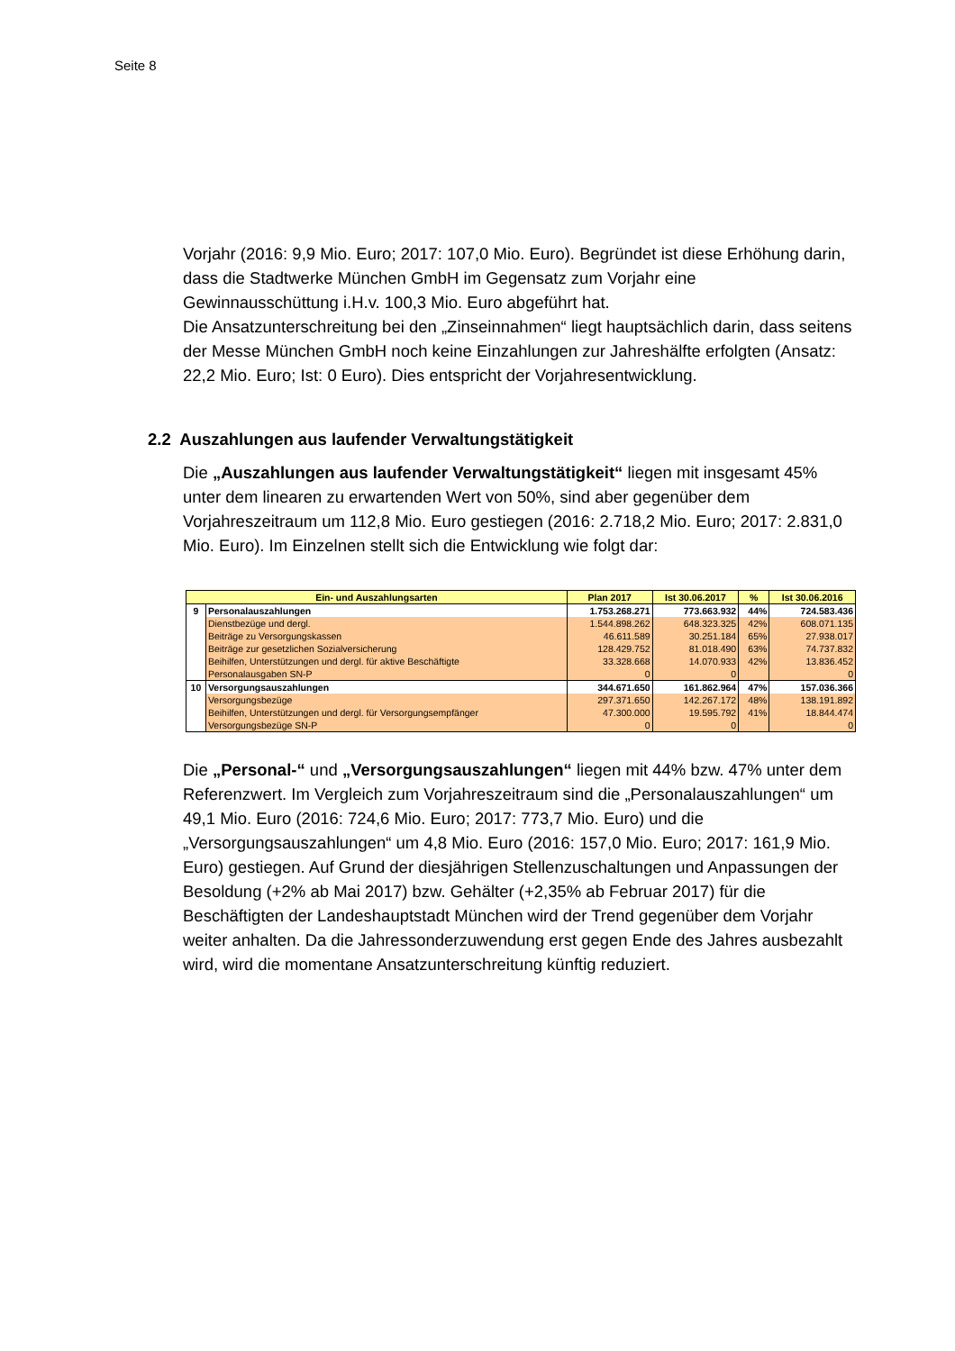Seite 8
Vorjahr (2016: 9,9 Mio. Euro; 2017: 107,0 Mio. Euro). Begründet ist diese Erhöhung darin, dass die Stadtwerke München GmbH im Gegensatz zum Vorjahr eine Gewinnausschüttung i.H.v. 100,3 Mio. Euro abgeführt hat.
Die Ansatzunterschreitung bei den „Zinseinnahmen“ liegt hauptsächlich darin, dass seitens der Messe München GmbH noch keine Einzahlungen zur Jahreshälfte erfolgten (Ansatz: 22,2 Mio. Euro; Ist: 0 Euro). Dies entspricht der Vorjahresentwicklung.
2.2 Auszahlungen aus laufender Verwaltungstätigkeit
Die „Auszahlungen aus laufender Verwaltungstätigkeit“ liegen mit insgesamt 45% unter dem linearen zu erwartenden Wert von 50%, sind aber gegenüber dem Vorjahreszeitraum um 112,8 Mio. Euro gestiegen (2016: 2.718,2 Mio. Euro; 2017: 2.831,0 Mio. Euro). Im Einzelnen stellt sich die Entwicklung wie folgt dar:
| Ein- und Auszahlungsarten | | Plan 2017 | Ist 30.06.2017 | % | Ist 30.06.2016 |
| --- | --- | --- | --- | --- | --- |
| 9 | Personalauszahlungen | 1.753.268.271 | 773.663.932 | 44% | 724.583.436 |
| | Dienstbezüge und dergl. | 1.544.898.262 | 648.323.325 | 42% | 608.071.135 |
| | Beiträge zu Versorgungskassen | 46.611.589 | 30.251.184 | 65% | 27.938.017 |
| | Beiträge zur gesetzlichen Sozialversicherung | 128.429.752 | 81.018.490 | 63% | 74.737.832 |
| | Beihilfen, Unterstützungen und dergl. für aktive Beschäftigte | 33.328.668 | 14.070.933 | 42% | 13.836.452 |
| | Personalausgaben SN-P | 0 | 0 | | 0 |
| 10 | Versorgungsauszahlungen | 344.671.650 | 161.862.964 | 47% | 157.036.366 |
| | Versorgungsbezüge | 297.371.650 | 142.267.172 | 48% | 138.191.892 |
| | Beihilfen, Unterstützungen und dergl. für Versorgungsempfänger | 47.300.000 | 19.595.792 | 41% | 18.844.474 |
| | Versorgungsbezüge SN-P | 0 | 0 | | 0 |
Die „Personal-“ und „Versorgungsauszahlungen“ liegen mit 44% bzw. 47% unter dem Referenzwert. Im Vergleich zum Vorjahreszeitraum sind die „Personalauszahlungen“ um 49,1 Mio. Euro (2016: 724,6 Mio. Euro; 2017: 773,7 Mio. Euro) und die „Versorgungsauszahlungen“ um 4,8 Mio. Euro (2016: 157,0 Mio. Euro; 2017: 161,9 Mio. Euro) gestiegen. Auf Grund der diesjährigen Stellenzuschaltungen und Anpassungen der Besoldung (+2% ab Mai 2017) bzw. Gehälter (+2,35% ab Februar 2017) für die Beschäftigten der Landeshauptstadt München wird der Trend gegenüber dem Vorjahr weiter anhalten. Da die Jahressonderzuwendung erst gegen Ende des Jahres ausbezahlt wird, wird die momentane Ansatzunterschreitung künftig reduziert.